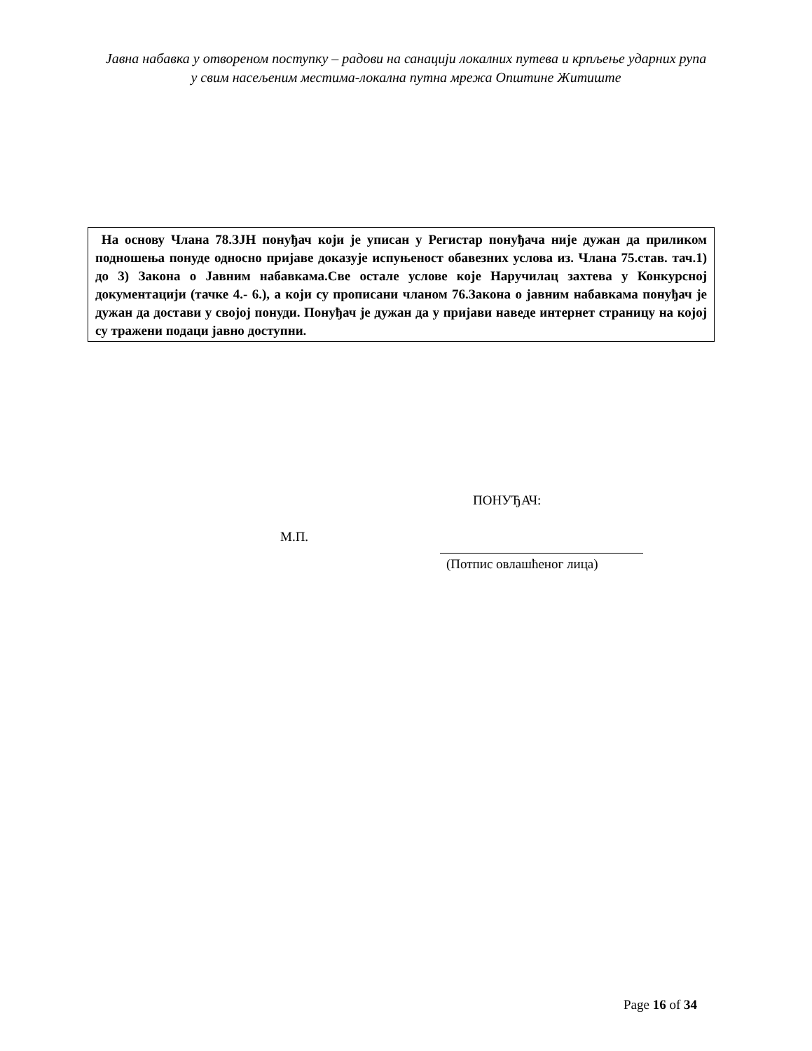Јавна набавка у отвореном поступку – радови на санацији локалних путева и крпљење ударних рупа у свим насељеним местима-локална путна мрежа Општине Житиште
На основу Члана 78.ЗЈН понуђач који је уписан у Регистар понуђача није дужан да приликом подношења понуде односно пријаве доказује испуњеност обавезних услова из. Члана 75.став. тач.1) до 3) Закона о Јавним набавкама.Све остале услове које Наручилац захтева у Конкурсној документацији (тачке 4.- 6.), а који су прописани чланом 76.Закона о јавним набавкама понуђач је дужан да достави у својој понуди. Понуђач је дужан да у пријави наведе интернет страницу на којој су тражени подаци јавно доступни.
ПОНУЂАЧ:
М.П.
(Потпис овлашћеног лица)
Page 16 of 34